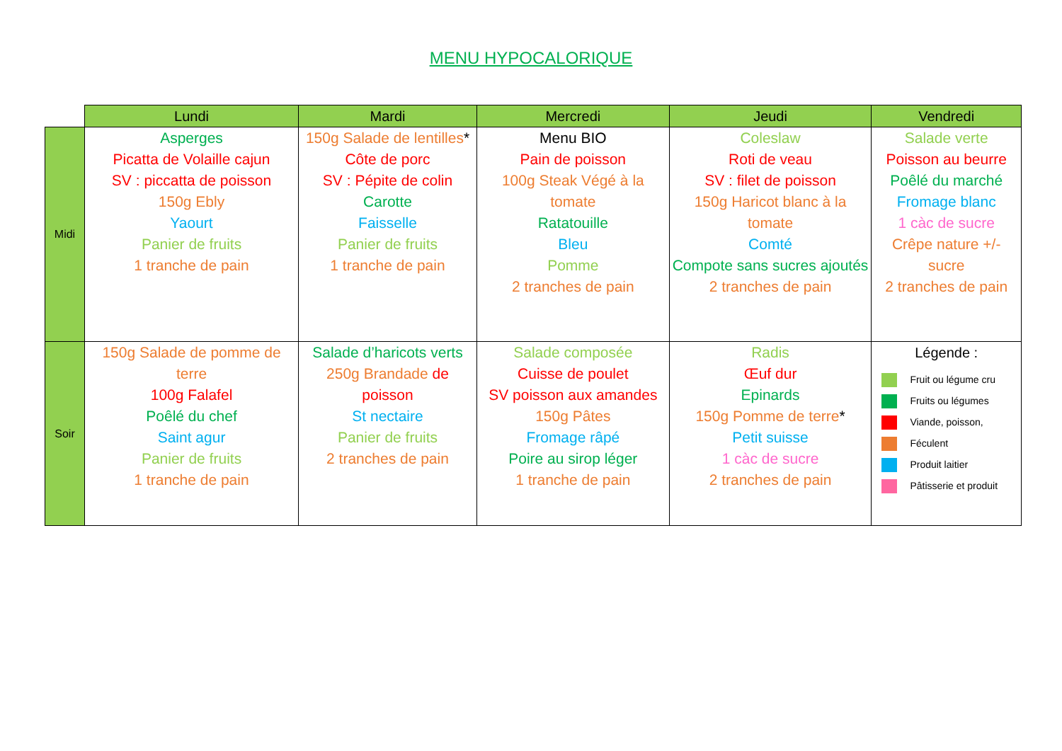MENU HYPOCALORIQUE
| | Lundi | Mardi | Mercredi | Jeudi | Vendredi |
| --- | --- | --- | --- | --- | --- |
| Midi | Asperges Picatta de Volaille cajun SV : piccatta de poisson 150g Ebly Yaourt Panier de fruits 1 tranche de pain | 150g Salade de lentilles * Côte de porc SV : Pépite de colin Carotte Faisselle Panier de fruits 1 tranche de pain | Menu BIO Pain de poisson 100g Steak Végé à la tomate Ratatouille Bleu Pomme 2 tranches de pain | Coleslaw Roti de veau SV : filet de poisson 150g Haricot blanc à la tomate Comté Compote sans sucres ajoutés 2 tranches de pain | Salade verte Poisson au beurre Poêlé du marché Fromage blanc 1 càc de sucre Crêpe nature +/- sucre 2 tranches de pain |
| Soir | 150g Salade de pomme de terre 100g Falafel Poêlé du chef Saint agur Panier de fruits 1 tranche de pain | Salade d’haricots verts 250g Brandade de poisson St nectaire Panier de fruits 2 tranches de pain | Salade composée Cuisse de poulet SV poisson aux amandes 150g Pâtes Fromage râpé Poire au sirop léger 1 tranche de pain | Radis Œuf dur Epinards 150g Pomme de terre * Petit suisse 1 càc de sucre 2 tranches de pain | Légende : Fruit ou légume cru Fruits ou légumes Viande, poisson, Féculent Produit laitier Pâtisserie et produit |